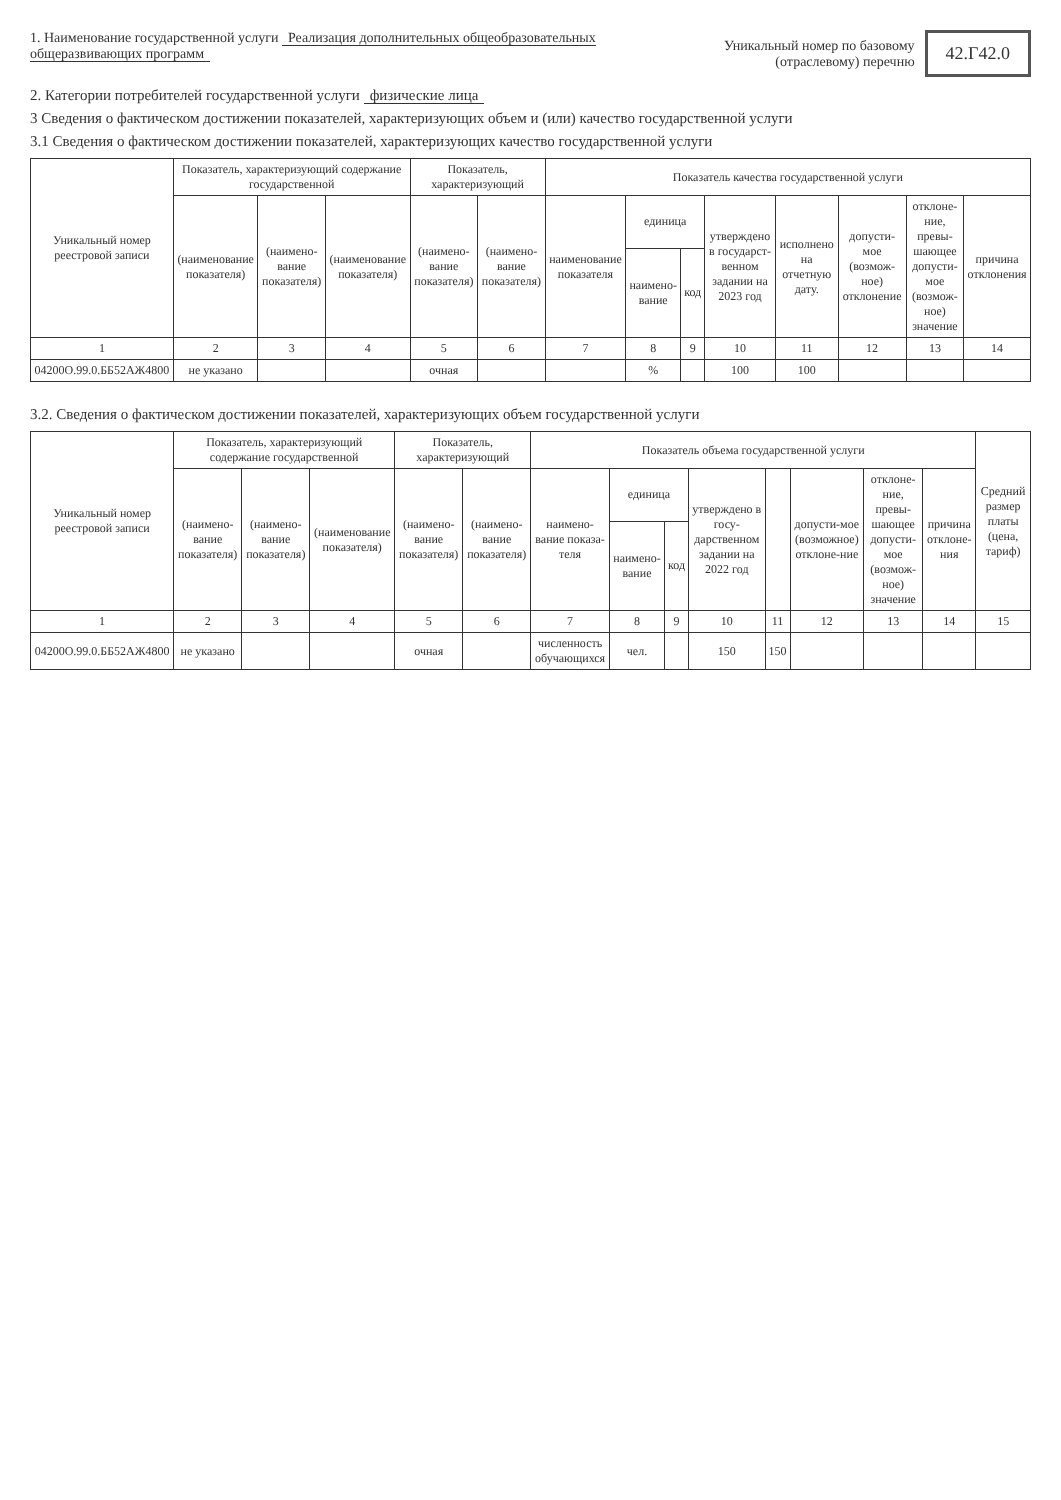1. Наименование государственной услуги Реализация дополнительных общеобразовательных общеразвивающих программ
Уникальный номер по базовому (отраслевому) перечню
42.Г42.0
2. Категории потребителей государственной услуги физические лица
3 Сведения о фактическом достижении показателей, характеризующих объем и (или) качество государственной услуги
3.1 Сведения о фактическом достижении показателей, характеризующих качество государственной услуги
| Уникальный номер реестровой записи | Показатель, характеризующий содержание государственной | | | Показатель, характеризующий | | Показатель качества государственной услуги | | | | | | | |
| --- | --- | --- | --- | --- | --- | --- | --- | --- | --- | --- | --- | --- | --- |
| | (наименование показателя) | (наимено-вание показателя) | (наименование показателя) | (наимено-вание показателя) | (наимено-вание показателя) | наименование показателя | единица | | утверждено в государст-венном задании на 2023 год | исполнено на отчетную дату. | допусти-мое (возмож-ное) отклонение | отклоне-ние, превы-шающее допусти-мое (возмож-ное) значение | причина отклонения |
| | | | | | | | наимено-вание | код | | | | | |
| 1 | 2 | 3 | 4 | 5 | 6 | 7 | 8 | 9 | 10 | 11 | 12 | 13 | 14 |
| 04200О.99.0.ББ52АЖ4800 | не указано | | | очная | | | % | | 100 | 100 | | | |
3.2. Сведения о фактическом достижении показателей, характеризующих объем государственной услуги
| Уникальный номер реестровой записи | Показатель, характеризующий содержание государственной | | | Показатель, характеризующий | | Показатель объема государственной услуги | | | | | | | | Средний размер платы (цена, тариф) |
| --- | --- | --- | --- | --- | --- | --- | --- | --- | --- | --- | --- | --- | --- | --- |
| | (наимено-вание показателя) | (наимено-вание показателя) | (наименование показателя) | (наимено-вание показателя) | (наимено-вание показателя) | наимено-вание показа-теля | единица | | утверждено в госу-дарственном задании на 2022 год | | допусти-мое (возможное) отклоне-ние | отклоне-ние, превы-шающее допусти-мое (возмож-ное) значение | причина отклоне-ния | |
| | | | | | | | наимено-вание | код | | | | | | |
| 1 | 2 | 3 | 4 | 5 | 6 | 7 | 8 | 9 | 10 | 11 | 12 | 13 | 14 | 15 |
| 04200О.99.0.ББ52АЖ4800 | не указано | | | очная | | численность обучающихся | чел. | | 150 | 150 | | | | |